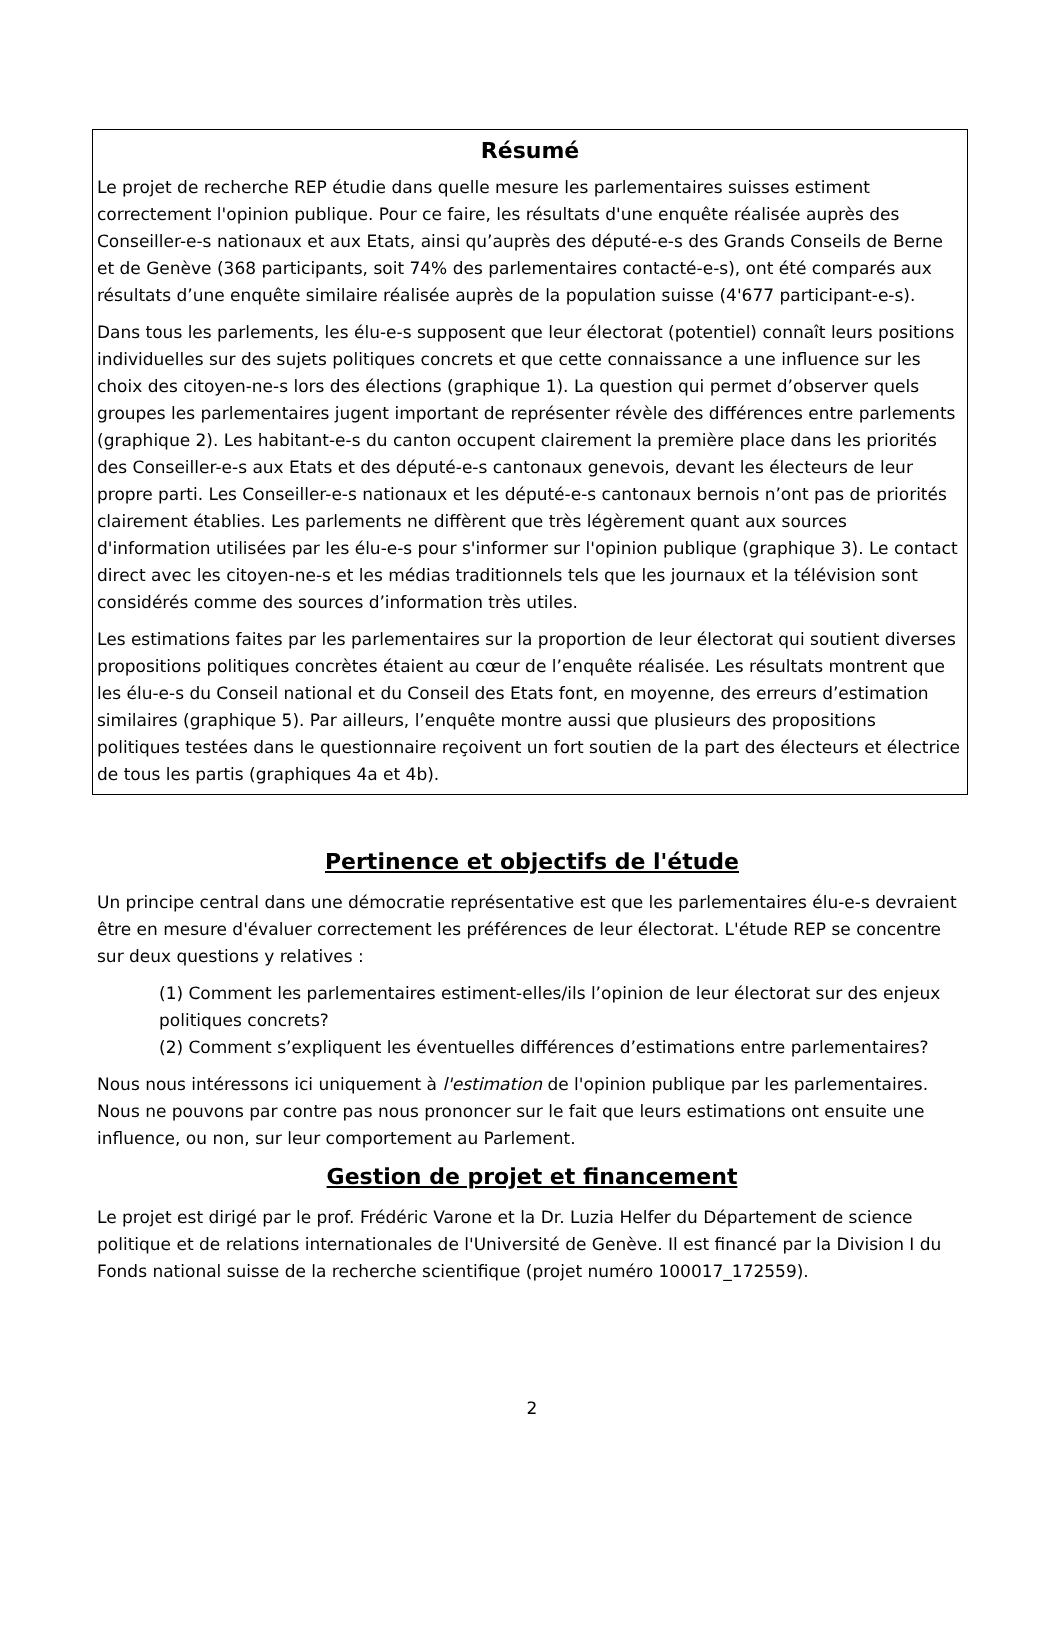Résumé
Le projet de recherche REP étudie dans quelle mesure les parlementaires suisses estiment correctement l'opinion publique. Pour ce faire, les résultats d'une enquête réalisée auprès des Conseiller-e-s nationaux et aux Etats, ainsi qu’auprès des député-e-s des Grands Conseils de Berne et de Genève (368 participants, soit 74% des parlementaires contacté-e-s), ont été comparés aux résultats d’une enquête similaire réalisée auprès de la population suisse (4'677 participant-e-s).
Dans tous les parlements, les élu-e-s supposent que leur électorat (potentiel) connaît leurs positions individuelles sur des sujets politiques concrets et que cette connaissance a une influence sur les choix des citoyen-ne-s lors des élections (graphique 1). La question qui permet d’observer quels groupes les parlementaires jugent important de représenter révèle des différences entre parlements (graphique 2). Les habitant-e-s du canton occupent clairement la première place dans les priorités des Conseiller-e-s aux Etats et des député-e-s cantonaux genevois, devant les électeurs de leur propre parti. Les Conseiller-e-s nationaux et les député-e-s cantonaux bernois n’ont pas de priorités clairement établies. Les parlements ne diffèrent que très légèrement quant aux sources d'information utilisées par les élu-e-s pour s'informer sur l'opinion publique (graphique 3). Le contact direct avec les citoyen-ne-s et les médias traditionnels tels que les journaux et la télévision sont considérés comme des sources d’information très utiles.
Les estimations faites par les parlementaires sur la proportion de leur électorat qui soutient diverses propositions politiques concrètes étaient au cœur de l’enquête réalisée. Les résultats montrent que les élu-e-s du Conseil national et du Conseil des Etats font, en moyenne, des erreurs d’estimation similaires (graphique 5). Par ailleurs, l’enquête montre aussi que plusieurs des propositions politiques testées dans le questionnaire reçoivent un fort soutien de la part des électeurs et électrice de tous les partis (graphiques 4a et 4b).
Pertinence et objectifs de l'étude
Un principe central dans une démocratie représentative est que les parlementaires élu-e-s devraient être en mesure d'évaluer correctement les préférences de leur électorat. L'étude REP se concentre sur deux questions y relatives :
(1) Comment les parlementaires estiment-elles/ils l’opinion de leur électorat sur des enjeux politiques concrets?
(2) Comment s’expliquent les éventuelles différences d’estimations entre parlementaires?
Nous nous intéressons ici uniquement à l'estimation de l'opinion publique par les parlementaires. Nous ne pouvons par contre pas nous prononcer sur le fait que leurs estimations ont ensuite une influence, ou non, sur leur comportement au Parlement.
Gestion de projet et financement
Le projet est dirigé par le prof. Frédéric Varone et la Dr. Luzia Helfer du Département de science politique et de relations internationales de l'Université de Genève. Il est financé par la Division I du Fonds national suisse de la recherche scientifique (projet numéro 100017_172559).
2